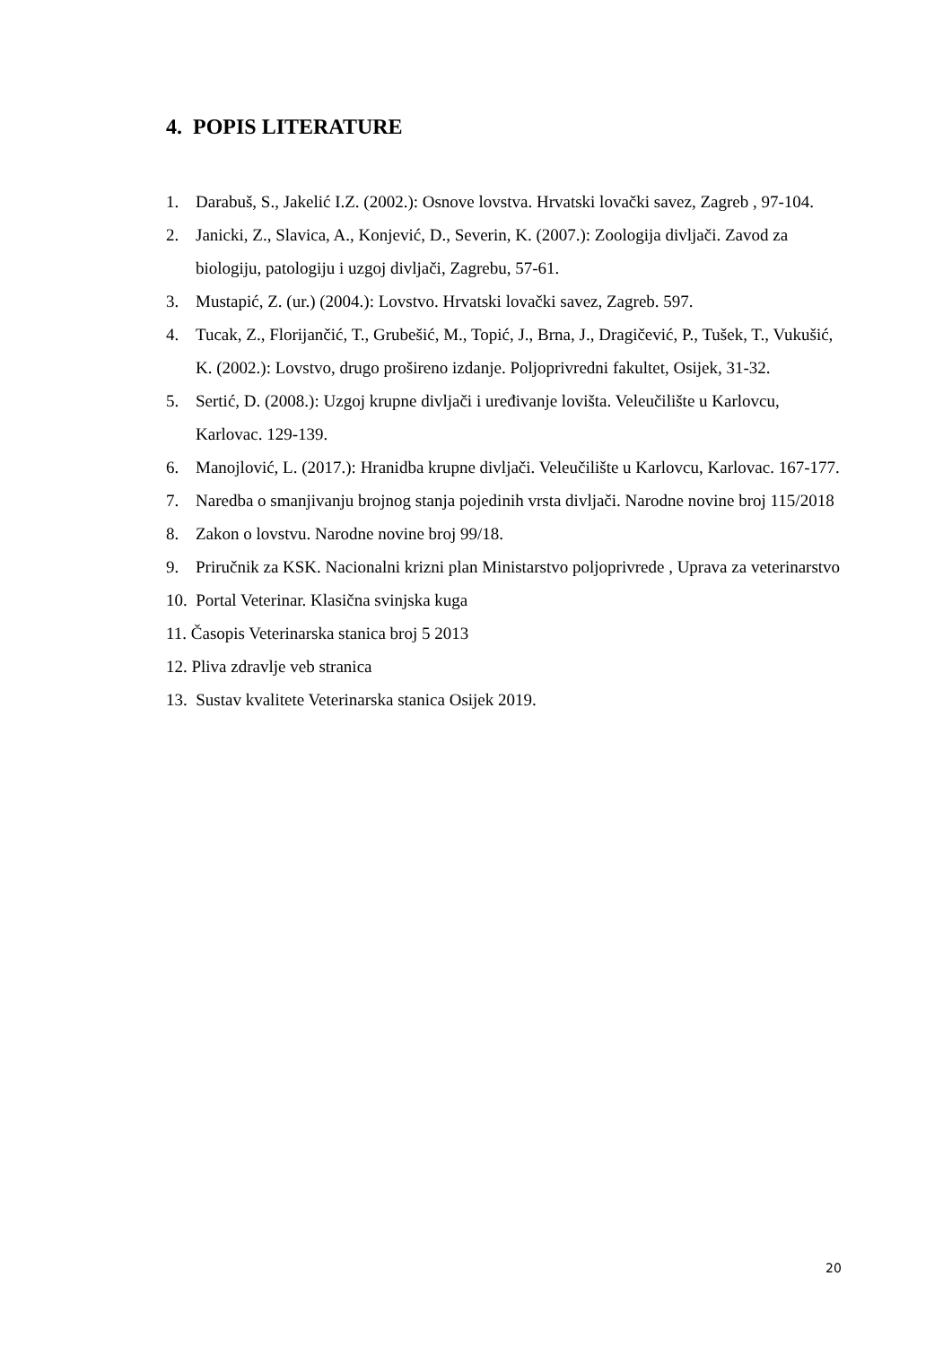4. POPIS LITERATURE
1. Darabuš, S., Jakelić I.Z. (2002.): Osnove lovstva. Hrvatski lovački savez, Zagreb , 97-104.
2. Janicki, Z., Slavica, A., Konjević, D., Severin, K. (2007.): Zoologija divljači. Zavod za biologiju, patologiju i uzgoj divljači, Zagrebu, 57-61.
3. Mustapić, Z. (ur.) (2004.): Lovstvo. Hrvatski lovački savez, Zagreb. 597.
4. Tucak, Z., Florijančić, T., Grubešić, M., Topić, J., Brna, J., Dragičević, P., Tušek, T., Vukušić, K. (2002.): Lovstvo, drugo prošireno izdanje. Poljoprivredni fakultet, Osijek, 31-32.
5. Sertić, D. (2008.): Uzgoj krupne divljači i uređivanje lovišta. Veleučilište u Karlovcu, Karlovac. 129-139.
6. Manojlović, L. (2017.): Hranidba krupne divljači. Veleučilište u Karlovcu, Karlovac. 167-177.
7. Naredba o smanjivanju brojnog stanja pojedinih vrsta divljači. Narodne novine broj 115/2018
8. Zakon o lovstvu. Narodne novine broj 99/18.
9. Priručnik za KSK. Nacionalni krizni plan Ministarstvo poljoprivrede , Uprava za veterinarstvo
10. Portal Veterinar. Klasična svinjska kuga
11. Časopis Veterinarska stanica broj 5 2013
12. Pliva zdravlje veb stranica
13. Sustav kvalitete Veterinarska stanica Osijek 2019.
20